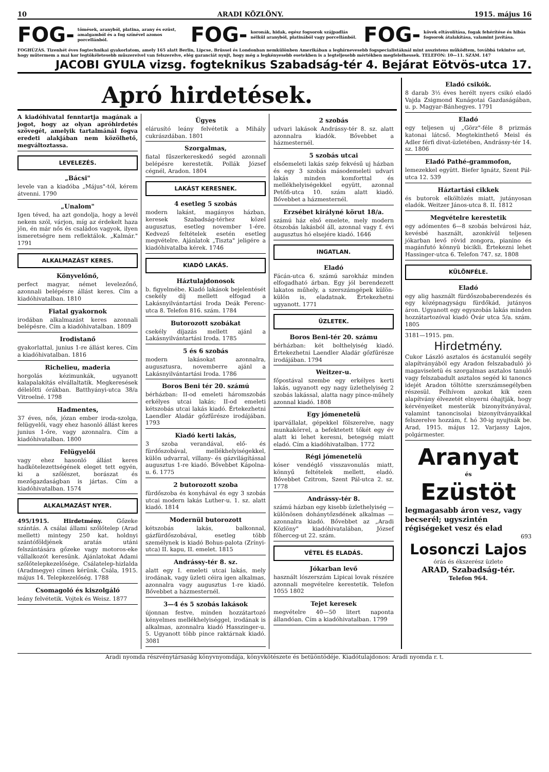10 ARADI KÖZLÖNY. 1915. május 16
FOG- tömések, aranyból, platina, arany és ezüst, amalgamból és a fog színével azonos porcellánból.
FOG- koronák, hidak, egész fogsorok szájpadlás nélkül aranyból, platinából vagy porcellánból.
FOG- kövek eltávolítása, fogak fehérítése és hibás fogsorok átalakítása, valamint javítása.
FOGHÚZÁS. Tizenhét éves fogtechnikai gyakorlatom, amely 165 alatt Berlin, Lipcse, Brüssel és Londonban nemkülönben Amerikában a leghírnevesebb fogspecialistáknál mint asszistens működtem, továbbá tekintve azt, hogy műtermem a mai kor legtökéletesebb műszereivel van felszerelve, elég garanciát nyujt, hogy még a legkényesebb esetekben is a legteljesebb mértékben megfelelhessek. TELEFON: 10—11. SZÁM. 147
JACOBI GYULA vizsg. fogteknikus Szabadság-tér 4. Bejárat Eötvös-utca 17.
Apró hirdetések.
A kiadóhivatal fenntartja magának a jogot, hogy az olyan apróhirdetés szövegét, amelyik tartalmánál fogva eredeti alakjában nem közölhető, megváltoztassa.
LEVELEZÉS.
„Bácsi"
levele van a kiadóba „Május"-tól, kérem átvenni. 1790
„Unalom"
Igen téved, ha azt gondolja, hogy a levél nekem szól, várjon, míg az érdekelt haza jön, én már nős és családos vagyok, ilyen ismeretségre nem reflektálok. „Kalmár." 1791
ALKALMAZÁST KERES.
Könyvelőnő,
perfect magyar, német levelezőnő, azonnali belépésre állást keres. Cím a kiadóhivatalban. 1810
Fiatal gyakornok
irodában alkalmazást keres azonnali belépésre. Cím a kiadóhivatalban. 1809
Irodistanő
gyakorlattal, junius 1-re állást keres. Cím a kiadóhivatalban. 1816
Richelieu, maderia
horgolás kézimunkák, ugyanott kalapalakítás elvállaltatik. Megkeresések délelőtti órákban. Batthyányi-utca 38/a Vitroelné. 1798
Hadmentes,
37 éves, nős, józan ember iroda-szolga, felügyelői, vagy ehez hasonló állást keres junius 1-őre, vagy azonnalra. Cím a kiadóhivatalban. 1800
Felügyelői
vagy ehez hasonló állást keres hadkötelezettségének eleget tett egyén, ki a szőlészet, borászat és mezőgazdaságban is jártas. Cím a kiadóhivatalban. 1574
ALKALMAZÁST NYER.
495/1915. Hirdetmény. Gőzeke szántás. A csálai állami szőlőtelep (Arad mellett) mintegy 250 kat. holdnyi szántóföldjének aratás utáni felszántására gőzeke vagy motoros-eke vállalkozót keresünk. Ajánlatokat Adami szőlőtelepkezelősége, Csálatelep-hizlalda (Aradmegye) címen kérünk. Csála, 1915. május 14. Telepkezelőség. 1788
Csomagoló és kiszolgáló
leány felvétetik. Vojtek és Weisz. 1877
Ügyes
elárusító leány felvétetik a Mihály cukrászdában. 1801
Szorgalmas,
fiatal fűszerkereskedő segéd azonnali belépésre kerestetik. Pollák József cégnél, Aradon. 1804
LAKÁST KERESNEK.
4 esetleg 5 szobás
modern lakást, magányos házban, keresek Szabadság-térhez közel augusztus, esetleg november 1-ére. Kedvező feltételek esetén esetleg megvételre. Ajánlatok „Tiszta" jeligére a kiadóhivatalba kérek. 1746
KIADÓ LAKÁS.
Háztulajdonosok
b. figyelmébe. Kiadó lakások bejelentését csekély díj mellett elfogad a Lakásnyilvántartási Iroda Deák Ferenc-utca 8. Telefon 816. szám. 1784
Butorozott szobákat
csekély díjazás mellett ajánl a Lakásnyilvántartási Iroda. 1785
5 és 6 szobás
modern lakásokat azonnalra, augusztusra, novemberre ajánl a Lakásnyilvántartási Iroda. 1786
Boros Beni tér 20. számú
bérházban: II-od emeleti háromszobás erkélyes utcai lakás; II-od emeleti kétszobás utcai lakás kiadó. Értekezhetni Laendler Aladár gőzfűrésze irodájában. 1793
Kiadó kerti lakás,
3 szoba verandával, elő- és fürdőszobával, mellékhelyiségekkel, külön udvarral, villany- és gázvilágítással augusztus 1-re kiadó. Bővebbet Kápolna-u. 6. 1775
2 butorozott szoba
fürdőszoba és konyhával és egy 3 szobás utcai modern lakás Luther-u. 1. sz. alatt kiadó. 1814
Modernül butorozott
kétszobás lakás, balkonnal, gázfürdőszobával, esetleg több személynek is kiadó Bohus-palota (Zrínyi-utca) II. kapu, II. emelet. 1815
Andrássy-tér 8. sz.
alatt egy I. emeleti utcai lakás, mely irodának, vagy üzleti céira igen alkalmas, azonnalra vagy augusztus 1-re kiadó. Bővebbet a házmesternél.
3—4 és 5 szobás lakások
újonnan festve, minden hozzátartozó kényelmes mellékhelyiséggel, irodának is alkalmas, azonnalra kiadó Hasszinger-u. 5. Ugyanott több pince raktárnak kiadó. 3081
2 szobás
udvari lakások Andrássy-tér 8. sz. alatt azonnalra kiadók. Bővebbet a házmesternél.
5 szobás utcai
elsőemeleti lakás szép fekvésű uj házban és egy 3 szobás másodemeleti udvari lakás minden komforttal és mellékhelyiségekkel együtt, azonnal Petőfi-utca 10. szám alatt kiadó. Bővebbet a házmesternél.
Erzsébet királyné körut 18/a.
számú ház első emelete, mely modern ötszobás lakásból áll, azonnal vagy f. évi augusztus hó elsejére kiadó. 1646
INGATLAN.
Eladó
Fácán-utca 6. számú sarokház minden elfogadható árban. Egy jól berendezett lakatos műhely, a szerszámgépek külön-külön is, eladatnak. Értekezhetni ugyanott. 1771
ÜZLETEK.
Boros Beni-tér 20. számu
bérházban: két bolthelyiség kiadó. Értekezhetni Laendler Aladár gőzfűrésze irodájában. 1794
Weitzer-u.
főpostával szembe egy erkélyes kerti lakás, ugyanott egy nagy üzlethelyiség 2 szobás lakással, alatta nagy pince-műhely azonnal kiadó. 1808
Egy jómenetelü
iparvállalat, gépekkel fölszerelve, nagy munkakörrel, a befektetett tőkét egy év alatt ki lehet keresni, betegség miatt eladó. Cím a kiadóhivatalban. 1772
Régi jómenetelü
kóser vendéglő visszavonulás miatt, könnyű feltételek mellett, eladó. Bővebbet Czitrom, Szent Pál-utca 2. sz. 1778
Andrássy-tér 8.
számú házban egy kisebb üzlethelyiség — különösen dohánytőzsdének alkalmas — azonnalra kiadó. Bővebbet az „Aradi Közlöny" kiadóhivatalában, József főherceg-ut 22. szám.
VÉTEL ÉS ELADÁS.
Jókarban levő
használt lószerszám Lipicai lovak részére azonnali megvételre kerestetik. Telefon 1055 1802
Tejet keresek
megvételre 40—50 litert naponta állandóan. Cím a kiadóhivatalban. 1799
Eladó csikók.
8 darab 3½ éves herélt nyers csikó eladó Vajda Zsigmond Kunágotai Gazdaságában, u. p. Magyar-Bánhegyes. 1791
Eladó
egy teljesen uj „Görz"-féle 8 prizmás katonai látcső. Megtekinthető Meisl és Adler férfi divat-üzletében, Andrássy-tér 14. sz. 1806
Eladó Pathé-grammofon,
lemezekkel együtt. Biefer Ignátz, Szent Pál-utca 12. 539
Háztartási cikkek
és butorok elköltözés miatt, jutányosan eladók. Weitzer János-utca 8. II. 1812
Megvételre kerestetik
egy adómentes 6—8 szobás belvárosi ház, kevésbé használt, azonkívül teljesen jókarban levő rövid zongora, pianino és magánfutó könnyü bicikli. Értekezni lehet Hassinger-utca 6. Telefon 747. sz. 1808
KÜLÖNFÉLE.
Eladó
egy alig használt fürdőszobaberendezés és egy középnagyságu fürdőkád, jutányos áron. Ugyanott egy egyszobás lakás minden hozzátartozóval kiadó Óvár utca 5/a. szám. 1805
3181—1915. pm.
Hirdetmény.
Cukor László asztalos és ácstanulói segély alapítványából egy Aradon felszabaduló jó magaviseletü és szorgalmas asztalos tanuló vagy felszabadult asztalos segéd ki tanoncs idejét Aradon töltötte szerszámsegélyben részesül. Felhívom azokat kik ezen alapítvány élvezetét elnyerni óhajtják, hogy kérvényeiket mesterük bizonyítványával, valamint tanoncisolai bizonyítványaikkal felszerelve hozzám, f. hó 30-ig nyujtsák be. Arad, 1915. május 12. Varjassy Lajos, polgármester.
Aranyat
és
Ezüstöt
legmagasabb áron vesz, vagy becserél; ugyszintén régiségeket vesz és elad
693
Losonczi Lajos
órás és ékszerész üzlete
ARAD, Szabadság-tér.
Telefon 964.
Aradi nyomda részvénytársaság könyvnyomdája, könyvkötészete és betüöntödéje. Kiadótulajdonos: Aradi nyomda r. t.